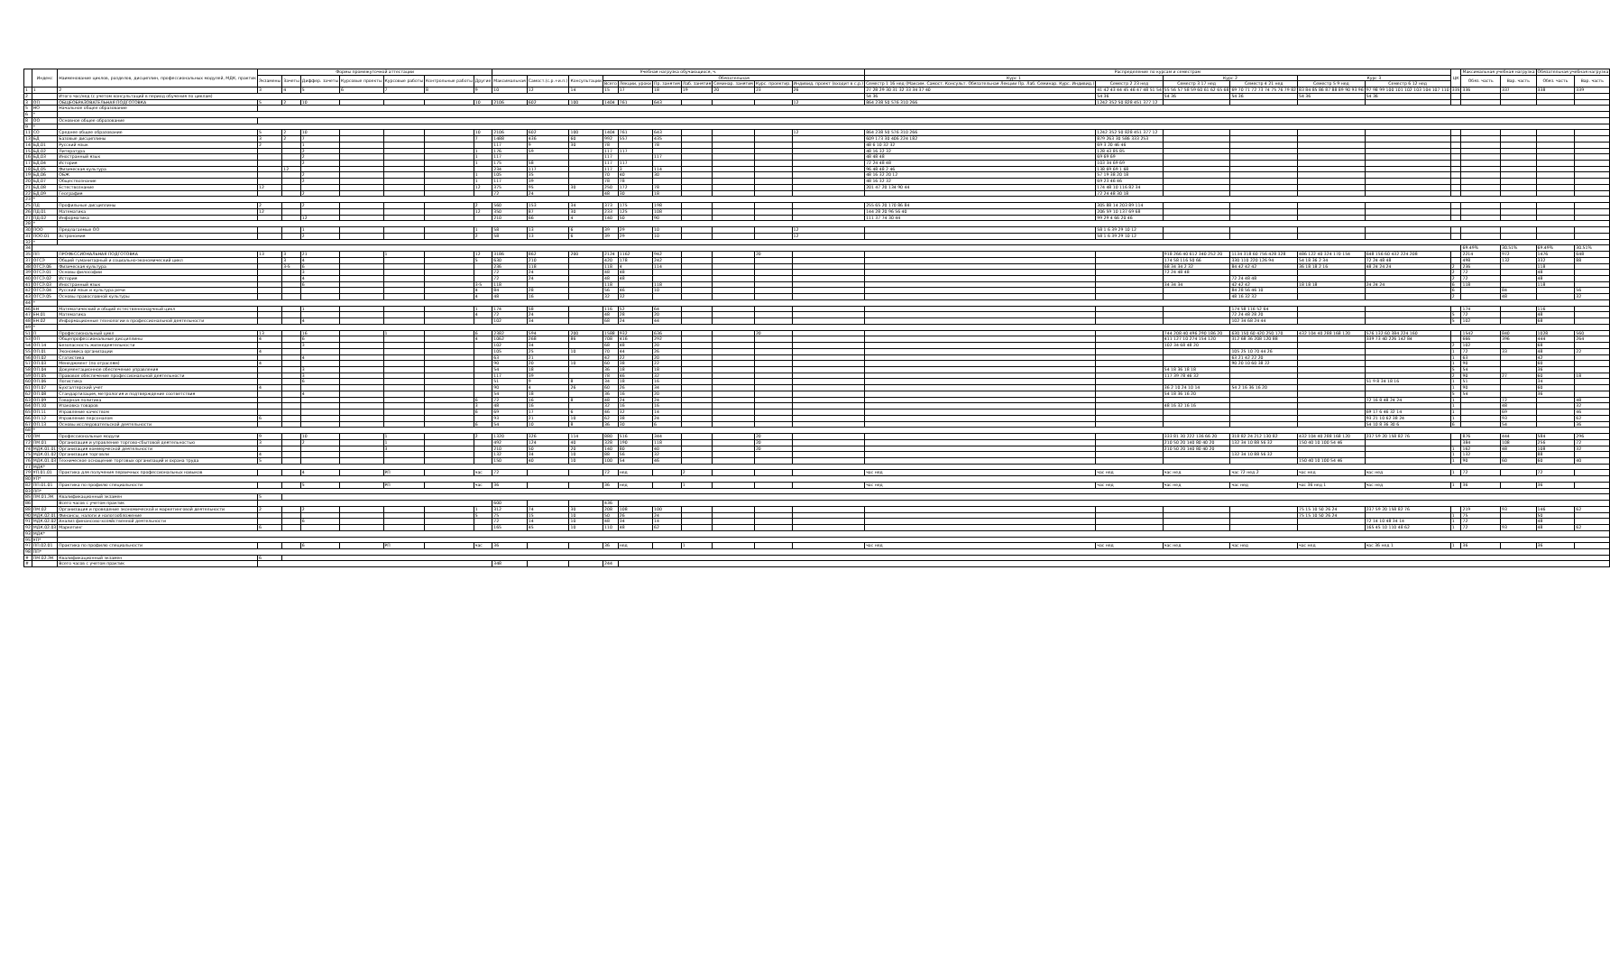| | Индекс | Наименование циклов, разделов, дисциплин, профессиональных модулей, МДК, практик | Формы промежуточной аттестации | | | | | | | Учебная нагрузка обучающихся, ч. | | | | | | | | | | Распределение по курсам и семестрам | | | | | | ЦК | Максимальная учебная нагрузка | | Обязательная учебная нагрузка | |
| --- | --- | --- | --- | --- | --- | --- | --- | --- | --- | --- | --- | --- | --- | --- | --- | --- | --- | --- | --- | --- | --- | --- | --- | --- | --- | --- | --- | --- | --- | --- |
| | | | Экзамены | Зачеты | Диффер. зачеты | Курсовые проекты | Курсовые работы | Контрольные работы | Другие | Максимальная | Самост.(с.р.+и.п.) | Консультации | Обязательная | | | | | | | Курс 1 | | Курс 2 | | Курс 3 | | | Обяз. часть | Вар. часть | Обяз. часть | Вар. часть |
| | | | | | | | | | | | | | Всего | Лекции, уроки | Пр. занятия | Лаб. занятия | Семинар. занятия | Курс. проектир. | Индивид. проект (входит в с.р.) | Семестр 1 16 нед (Максим. Самост. Консульт. Обязательная Лекции Пр. Лаб. Семинар. Курс. Индивид.) | Семестр 2 23 нед | Семестр 3 17 нед | Семестр 4 21 нед | Семестр 5 9 нед | Семестр 6 12 нед | | | | | |
| 1 | 1 | 2 | 3 | 4 | 5 | 6 | 7 | 8 | 9 | 10 | 12 | 14 | 15 | 17 | 18 | 19 | 20 | 23 | 26 | 27 28 29 30 31 32 33 34 37 40 | 41 42 43 44 45 46 47 48 51 54 | 55 56 57 58 59 60 61 62 65 68 | 69 70 71 72 73 74 75 76 79 82 | 83 84 85 86 87 88 89 90 93 96 | 97 98 99 100 101 102 103 104 107 110 | 335 | 336 | 337 | 338 | 339 |
| 2 | | Итого час/нед (с учетом консультаций в период обучения по циклам) | | | | | | | | | | | | | | | | | | 54 36 | 54 36 | 54 36 | 54 36 | 54 36 | 54 36 | | | | | |
| 3 | ОП | ОБЩЕОБРАЗОВАТЕЛЬНАЯ ПОДГОТОВКА | 5 | 2 | 10 | | | | 10 | 2106 | 602 | 100 | 1404 | 761 | 643 | | | | 12 | 864 238 50 576 310 266 | 1242 352 50 828 451 377 12 | | | | | | | | | |
| 5 | НО | Начальное общее образование | | | | | | | | | | | | | | | | | | | | | | | | | | | | |
| 6 | * | | | | | | | | | | | | | | | | | | | | | | | | | | | | | |
| 8 | ОО | Основное общее образование | | | | | | | | | | | | | | | | | | | | | | | | | | | | |
| 9 | * | | | | | | | | | | | | | | | | | | | | | | | | | | | | | |
| 11 | СО | Среднее общее образование | 5 | 2 | 10 | | | | 10 | 2106 | 602 | 100 | 1404 | 761 | 643 | | | | 12 | 864 238 50 576 310 266 | 1242 352 50 828 451 377 12 | | | | | | | | | |
| 13 | БД | Базовые дисциплины | 3 | 2 | 7 | | | | 7 | 1488 | 436 | 60 | 992 | 557 | 435 | | | | | 609 173 30 406 224 182 | 879 263 30 586 333 253 | | | | | | | | | |
| 14 | БД.01 | Русский язык | 2 | | 1 | | | | | 117 | 9 | 30 | 78 | | 78 | | | | | 48 6 10 32 32 | 69 3 20 46 46 | | | | | | | | | |
| 15 | БД.02 | Литература | | | 2 | | | | 1 | 176 | 59 | | 117 | 117 | | | | | | 48 16 32 32 | 128 43 85 85 | | | | | | | | | |
| 16 | БД.03 | Иностранный язык | | | 2 | | | | 1 | 117 | | | 117 | | 117 | | | | | 48 48 48 | 69 69 69 | | | | | | | | | |
| 17 | БД.04 | История | | | 2 | | | | 1 | 175 | 58 | | 117 | 117 | | | | | | 72 24 48 48 | 103 34 69 69 | | | | | | | | | |
| 18 | БД.05 | Физическая культура | | 12 | | | | | | 234 | 117 | | 117 | 3 | 114 | | | | | 96 48 48 2 46 | 138 69 69 1 68 | | | | | | | | | |
| 19 | БД.06 | ОБЖ | | | 2 | | | | 1 | 105 | 35 | | 70 | 40 | 30 | | | | | 48 16 32 20 12 | 57 19 38 20 18 | | | | | | | | | |
| 20 | БД.07 | Обществознание | | | 2 | | | | 1 | 117 | 39 | | 78 | 78 | | | | | | 48 16 32 32 | 69 23 46 46 | | | | | | | | | |
| 21 | БД.08 | Естествознание | 12 | | | | | | 12 | 375 | 95 | 30 | 250 | 172 | 78 | | | | | 201 47 20 134 90 44 | 174 48 10 116 82 34 | | | | | | | | | |
| 22 | БД.09 | География | | | 2 | | | | | 72 | 24 | | 48 | 30 | 18 | | | | | | 72 24 48 30 18 | | | | | | | | | |
| 23 | * | | | | | | | | | | | | | | | | | | | | | | | | | | | | | |
| 25 | ПД | Профильные дисциплины | 2 | | 2 | | | | 2 | 560 | 153 | 34 | 373 | 175 | 198 | | | | | 255 65 20 170 86 84 | 305 88 14 203 89 114 | | | | | | | | | |
| 26 | ПД.01 | Математика | 12 | | | | | | 12 | 350 | 87 | 30 | 233 | 125 | 108 | | | | | 144 28 20 96 56 40 | 206 59 10 137 69 68 | | | | | | | | | |
| 27 | ПД.02 | Информатика | | | 12 | | | | | 210 | 66 | 4 | 140 | 50 | 90 | | | | | 111 37 74 30 44 | 99 29 4 66 20 46 | | | | | | | | | |
| 28 | * | | | | | | | | | | | | | | | | | | | | | | | | | | | | | |
| 30 | ПОО | Предлагаемые ОО | | | 1 | | | | 1 | 58 | 13 | 6 | 39 | 29 | 10 | | | | 12 | | 58 1 6 39 29 10 12 | | | | | | | | | |
| 31 | ПОО.01 | Астрономия | | | 2 | | | | 2 | 58 | 13 | 6 | 39 | 29 | 10 | | | | 12 | | 58 1 6 39 29 10 12 | | | | | | | | | |
| 32 | * | | | | | | | | | | | | | | | | | | | | | | | | | | | | | |
| 34 | | | | | | | | | | | | | | | | | | | | | | | | | | | 69.49% | 30.51% | 69.49% | 30.51% |
| 35 | ПП | ПРОФЕССИОНАЛЬНАЯ ПОДГОТОВКА | 13 | 3 | 21 | | 1 | | 12 | 3186 | 862 | 200 | 2124 | 1162 | 942 | | | 20 | | | | 918 266 40 612 340 252 20 | 1134 318 60 756 428 328 | 486 122 40 324 170 154 | 648 156 60 432 224 208 | | 2214 | 972 | 1476 | 648 |
| 37 | ОГСЭ | Общий гуманитарный и социально-экономический цикл | | 3 | 4 | | | | 5 | 630 | 210 | | 420 | 178 | 242 | | | | | | | 174 58 116 50 66 | 330 110 220 126 94 | 54 18 36 2 34 | 72 24 48 48 | | 498 | 132 | 332 | 88 |
| 38 | ОГСЭ.06 | Физическая культура | | 3-5 | 6 | | | | | 236 | 118 | | 118 | 4 | 114 | | | | | | | 68 34 34 2 32 | 84 42 42 42 | 36 18 18 2 16 | 48 24 24 24 | 2 | 236 | | 118 | |
| 39 | ОГСЭ.01 | Основы философии | | | 3 | | | | | 72 | 24 | | 48 | 48 | | | | | | | | 72 24 48 48 | | | | 2 | 72 | | 48 | |
| 40 | ОГСЭ.02 | История | | | 4 | | | | | 72 | 24 | | 48 | 48 | | | | | | | | | 72 24 48 48 | | | 2 | 72 | | 48 | |
| 41 | ОГСЭ.03 | Иностранный язык | | | 6 | | | | 3-5 | 118 | | | 118 | | 118 | | | | | | | 34 34 34 | 42 42 42 | 18 18 18 | 24 24 24 | 6 | 118 | | 118 | |
| 42 | ОГСЭ.04 | Русский язык и культура речи | | | | | | | 4 | 84 | 28 | | 56 | 46 | 10 | | | | | | | | 84 28 56 46 10 | | | 6 | | 84 | | 56 |
| 43 | ОГСЭ.05 | Основы православной культуры | | | | | | | 4 | 48 | 16 | | 32 | 32 | | | | | | | | | 48 16 32 32 | | | 2 | | 48 | | 32 |
| 44 | * | | | | | | | | | | | | | | | | | | | | | | | | | | | | | |
| 46 | ЕН | Математический и общий естественнонаучный цикл | | | 1 | | | | 1 | 174 | 58 | | 116 | 52 | 64 | | | | | | | | 174 58 116 52 64 | | | | 174 | | 116 | |
| 47 | ЕН.01 | Математика | | | | | | | 4 | 72 | 24 | | 48 | 28 | 20 | | | | | | | | 72 24 48 28 20 | | | 5 | 72 | | 48 | |
| 48 | ЕН.02 | Информационные технологии в профессиональной деятельности | | | 4 | | | | | 102 | 34 | | 68 | 24 | 44 | | | | | | | | 102 34 68 24 44 | | | 5 | 102 | | 68 | |
| 49 | * | | | | | | | | | | | | | | | | | | | | | | | | | | | | | |
| 51 | П | Профессиональный цикл | 13 | | 16 | | 1 | | 6 | 2382 | 594 | 200 | 1588 | 932 | 636 | | | 20 | | | | 744 208 40 496 290 186 20 | 630 150 60 420 250 170 | 432 104 40 288 168 120 | 576 132 60 384 224 160 | | 1542 | 840 | 1028 | 560 |
| 53 | ОП | Общепрофессиональные дисциплины | 4 | | 6 | | | | 4 | 1062 | 268 | 86 | 708 | 416 | 292 | | | | | | | 411 127 10 274 154 120 | 312 68 36 208 120 88 | | 339 73 40 226 142 84 | | 666 | 396 | 444 | 264 |
| 54 | ОП.14 | Безопасность жизнедеятельности | | | 3 | | | | | 102 | 34 | | 68 | 48 | 20 | | | | | | | 102 34 68 48 20 | | | | 2 | 102 | | 68 | |
| 55 | ОП.01 | Экономика организации | 4 | | | | | | | 105 | 25 | 10 | 70 | 44 | 26 | | | | | | | | 105 25 10 70 44 26 | | | 1 | 72 | 33 | 48 | 22 |
| 56 | ОП.02 | Статистика | | | 4 | | | | | 63 | 21 | | 42 | 22 | 20 | | | | | | | | 63 21 42 22 20 | | | 1 | 63 | | 42 | |
| 57 | ОП.03 | Менеджмент (по отраслям) | 4 | | | | | | | 90 | 20 | 10 | 60 | 38 | 22 | | | | | | | | 90 20 10 60 38 22 | | | 1 | 90 | | 60 | |
| 58 | ОП.04 | Документационное обеспечение управления | | | 3 | | | | | 54 | 18 | | 36 | 18 | 18 | | | | | | | 54 18 36 18 18 | | | | 5 | 54 | | 36 | |
| 59 | ОП.05 | Правовое обеспечение профессиональной деятельности | | | 3 | | | | | 117 | 39 | | 78 | 46 | 32 | | | | | | | 117 39 78 46 32 | | | | 2 | 90 | 27 | 60 | 18 |
| 60 | ОП.06 | Логистика | | | 6 | | | | | 51 | 9 | 8 | 34 | 18 | 16 | | | | | | | | | | 51 9 8 34 18 16 | 1 | 51 | | 34 | |
| 61 | ОП.07 | Бухгалтерский учет | 4 | | | | | | | 90 | 4 | 26 | 60 | 26 | 34 | | | | | | | 36 2 10 24 10 14 | 54 2 16 36 16 20 | | | 1 | 90 | | 60 | |
| 62 | ОП.08 | Стандартизация, метрология и подтверждение соответствия | | | 4 | | | | | 54 | 18 | | 36 | 16 | 20 | | | | | | | 54 18 36 16 20 | | | | 5 | 54 | | 36 | |
| 63 | ОП.09 | Товарная политика | | | | | | | 6 | 72 | 16 | 8 | 48 | 24 | 24 | | | | | | | | | | 72 16 8 48 24 24 | 1 | | 72 | | 48 |
| 64 | ОП.10 | Упаковка товаров | | | | | | | 3 | 48 | 16 | | 32 | 16 | 16 | | | | | | | 48 16 32 16 16 | | | | 1 | | 48 | | 32 |
| 65 | ОП.11 | Управление качеством | | | | | | | 6 | 69 | 17 | 6 | 46 | 32 | 14 | | | | | | | | | | 69 17 6 46 32 14 | 1 | | 69 | | 46 |
| 66 | ОП.12 | Управление персоналом | 6 | | | | | | | 93 | 21 | 10 | 62 | 38 | 24 | | | | | | | | | | 93 21 10 62 38 24 | 1 | | 93 | | 62 |
| 67 | ОП.13 | Основы исследовательской деятельности | | | | | | | 6 | 54 | 10 | 8 | 36 | 30 | 6 | | | | | | | | | | 54 10 8 36 30 6 | 6 | | 54 | | 36 |
| 68 | * | | | | | | | | | | | | | | | | | | | | | | | | | | | | | |
| 70 | ПМ | Профессиональные модули | 9 | | 10 | | 1 | | 2 | 1320 | 326 | 114 | 880 | 516 | 344 | | | 20 | | | | 333 81 30 222 136 66 20 | 318 82 24 212 130 82 | 432 104 40 288 168 120 | 237 59 20 158 82 76 | | 876 | 444 | 584 | 296 |
| 72 | ПМ.01 | Организация и управление торгово-сбытовой деятельностью | 3 | | 2 | | 1 | | | 492 | 124 | 40 | 328 | 190 | 118 | | | 20 | | | | 210 50 20 140 80 40 20 | 132 34 10 88 56 32 | 150 40 10 100 54 46 | | | 384 | 108 | 256 | 72 |
| 74 | МДК.01.01 | Организация коммерческой деятельности | | | | | 3 | | | 210 | 50 | 20 | 140 | 80 | 40 | | | 20 | | | | 210 50 20 140 80 40 20 | | | | 1 | 162 | 48 | 108 | 32 |
| 75 | МДК.01.02 | Организация торговли | 4 | | | | | | | 132 | 34 | 10 | 88 | 56 | 32 | | | | | | | | 132 34 10 88 56 32 | | | 1 | 132 | | 88 | |
| 76 | МДК.01.03 | Техническое оснащение торговых организаций и охрана труда | 5 | | | | | | | 150 | 40 | 10 | 100 | 54 | 46 | | | | | | | | | 150 40 10 100 54 46 | | 1 | 90 | 60 | 60 | 40 |
| 77 | МДК* | | | | | | | | | | | | | | | | | | | | | | | | | | | | | |
| 79 | УП.01.01 | Практика для получения первичных профессиональных навыков | | | 4 | | РП | | час | 72 | | | 72 | нед | | 2 | | | | час нед | час нед | час нед | час 72 нед 2 | час нед | час нед | 1 | 72 | | 72 | |
| 80 | УП* | | | | | | | | | | | | | | | | | | | | | | | | | | | | | |
| 82 | ПП.01.01 | Практика по профилю специальности | | | 5 | | РП | | час | 36 | | | 36 | нед | | 1 | | | | час нед | час нед | час нед | час нед | час 36 нед 1 | час нед | 1 | 36 | | 36 | |
| 83 | ПП* | | | | | | | | | | | | | | | | | | | | | | | | | | | | | |
| 85 | ПМ.01.ЭК | Квалификационный экзамен | 5 | | | | | | | | | | | | | | | | | | | | | | | | | | | |
| 86 | | Всего часов с учетом практик | | | | | | | | 600 | | | 436 | | | | | | | | | | | | | | | | | |
| 88 | ПМ.02 | Организация и проведение экономической и маркетинговой деятельности | 2 | | 2 | | | | 1 | 312 | 74 | 30 | 208 | 108 | 100 | | | | | | | | | 75 15 10 50 26 24 | 237 59 20 158 82 76 | | 219 | 93 | 146 | 62 |
| 90 | МДК.02.01 | Финансы, налоги и налогообложение | | | | | | | 5 | 75 | 15 | 10 | 50 | 26 | 24 | | | | | | | | | 75 15 10 50 26 24 | | 1 | 75 | | 50 | |
| 91 | МДК.02.02 | Анализ финансово-хозяйственной деятельности | | | 6 | | | | | 72 | 14 | 10 | 48 | 34 | 14 | | | | | | | | | | 72 14 10 48 34 14 | 1 | 72 | | 48 | |
| 92 | МДК.02.03 | Маркетинг | 6 | | | | | | | 165 | 45 | 10 | 110 | 48 | 62 | | | | | | | | | | 165 45 10 110 48 62 | 1 | 72 | 93 | 48 | 62 |
| 93 | МДК* | | | | | | | | | | | | | | | | | | | | | | | | | | | | | |
| 95 | УП* | | | | | | | | | | | | | | | | | | | | | | | | | | | | | |
| 97 | ПП.02.01 | Практика по профилю специальности | | | 6 | | РП | | час | 36 | | | 36 | нед | | 1 | | | | час нед | час нед | час нед | час нед | час нед | час 36 нед 1 | 1 | 36 | | 36 | |
| 98 | ПП* | | | | | | | | | | | | | | | | | | | | | | | | | | | | | |
| # | ПМ.02.ЭК | Квалификационный экзамен | 6 | | | | | | | | | | | | | | | | | | | | | | | | | | | |
| # | | Всего часов с учетом практик | | | | | | | | 348 | | | 244 | | | | | | | | | | | | | | | | | |